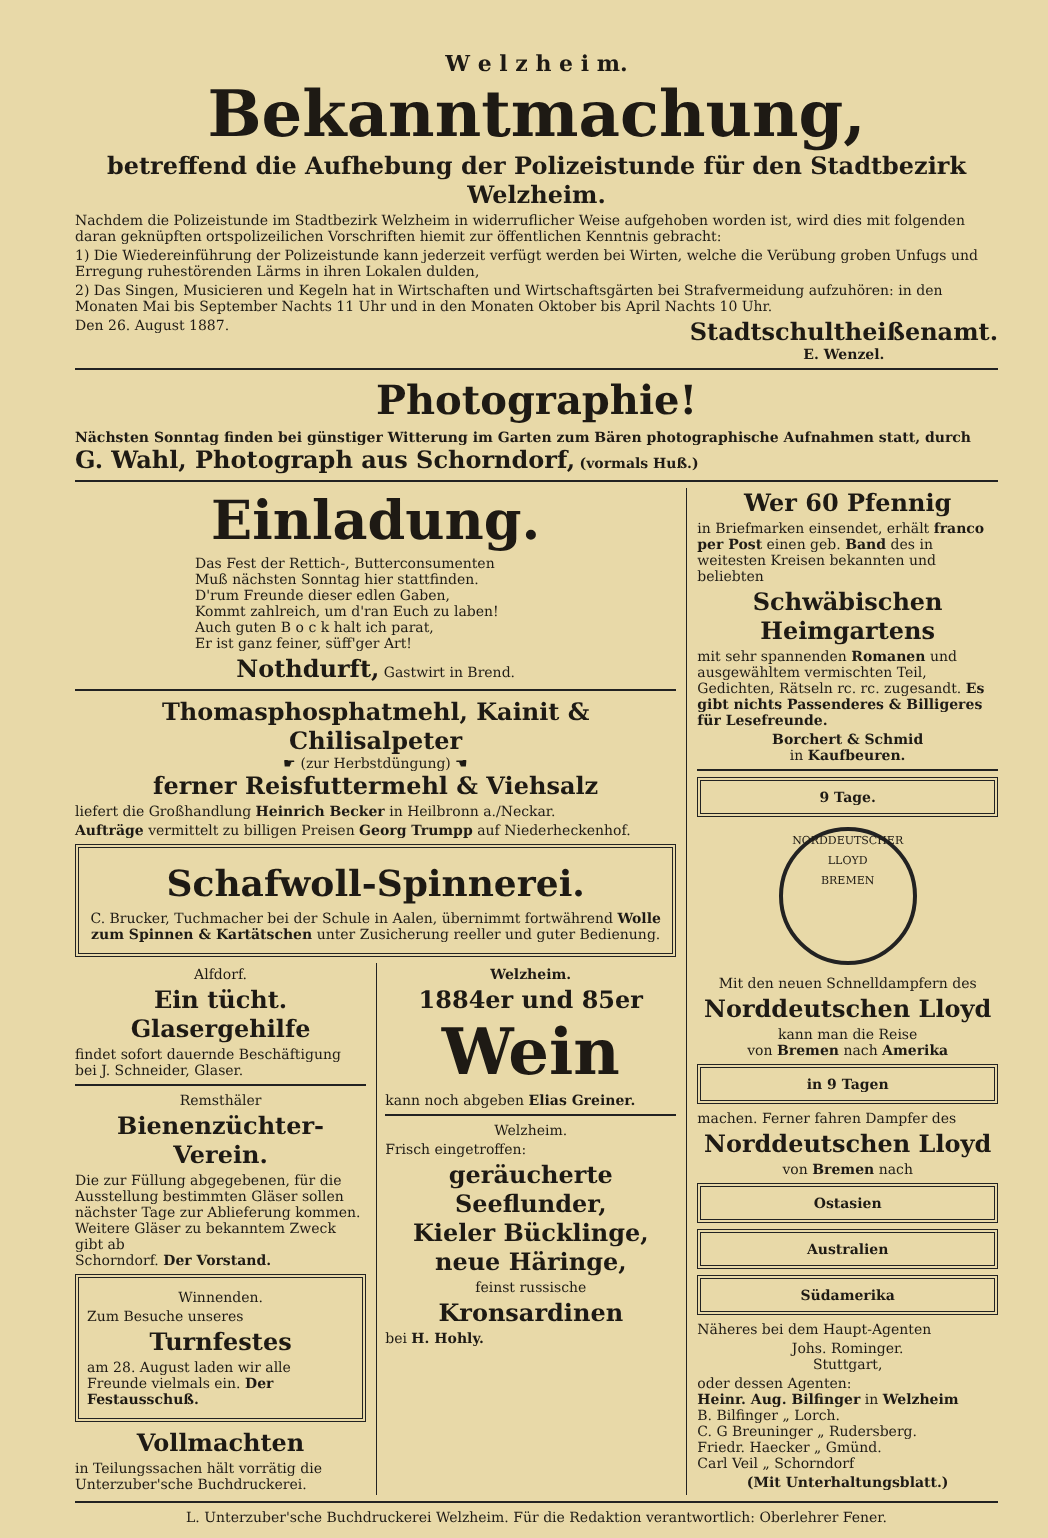W e l z h e i m.
Bekanntmachung,
betreffend die Aufhebung der Polizeistunde für den Stadtbezirk Welzheim.
Nachdem die Polizeistunde im Stadtbezirk Welzheim in widerruflicher Weise aufgehoben worden ist, wird dies mit folgenden daran geknüpften ortspolizeilichen Vorschriften hiemit zur öffentlichen Kenntnis gebracht:
1) Die Wiedereinführung der Polizeistunde kann jederzeit verfügt werden bei Wirten, welche die Verübung groben Unfugs und Erregung ruhestörenden Lärms in ihren Lokalen dulden,
2) Das Singen, Musicieren und Kegeln hat in Wirtschaften und Wirtschaftsgärten bei Strafvermeidung aufzuhören: in den Monaten Mai bis September Nachts 11 Uhr und in den Monaten Oktober bis April Nachts 10 Uhr.
Den 26. August 1887. Stadtschultheißenamt.
E. Wenzel.
Photographie!
Nächsten Sonntag finden bei günstiger Witterung im Garten zum Bären photographische Aufnahmen statt, durch G. Wahl, Photograph aus Schorndorf, (vormals Huß.)
Einladung.
Das Fest der Rettich-, Butterconsumenten
Muß nächsten Sonntag hier stattfinden.
D'rum Freunde dieser edlen Gaben,
Kommt zahlreich, um d'ran Euch zu laben!
Auch guten B o c k halt ich parat,
Er ist ganz feiner, süff'ger Art!
Nothdurft, Gastwirt in Brend.
Thomasphosphatmehl, Kainit & Chilisalpeter
☛ (zur Herbstdüngung) ☚
ferner Reisfuttermehl & Viehsalz
liefert die Großhandlung Heinrich Becker in Heilbronn a./Neckar.
Aufträge vermittelt zu billigen Preisen Georg Trumpp auf Niederheckenhof.
Schafwoll-Spinnerei.
C. Brucker, Tuchmacher bei der Schule in Aalen, übernimmt fortwährend Wolle zum Spinnen & Kartätschen unter Zusicherung reeller und guter Bedienung.
Alfdorf.
Ein tücht. Glasergehilfe
findet sofort dauernde Beschäftigung bei J. Schneider, Glaser.
Remsthäler
Bienenzüchter-Verein.
Die zur Füllung abgegebenen, für die Ausstellung bestimmten Gläser sollen nächster Tage zur Ablieferung kommen.
Weitere Gläser zu bekanntem Zweck gibt ab
Schorndorf. Der Vorstand.
Winnenden.
Zum Besuche unseres
Turnfestes
am 28. August laden wir alle Freunde vielmals ein. Der Festausschuß.
Vollmachten
in Teilungssachen hält vorrätig die Unterzuber'sche Buchdruckerei.
Welzheim.
1884er und 85er
Wein
kann noch abgeben Elias Greiner.
Welzheim.
Frisch eingetroffen:
geräucherte Seeflunder,
Kieler Bücklinge,
neue Häringe,
feinst russische
Kronsardinen
bei H. Hohly.
Wer 60 Pfennig
in Briefmarken einsendet, erhält franco per Post einen geb. Band des in weitesten Kreisen bekannten und beliebten
Schwäbischen Heimgartens
mit sehr spannenden Romanen und ausgewähltem vermischten Teil, Gedichten, Rätseln rc. rc. zugesandt. Es gibt nichts Passenderes & Billigeres für Lesefreunde.
Borchert & Schmid
in Kaufbeuren.
9 Tage.
NORDDEUTSCHER LLOYD
BREMEN
Mit den neuen Schnelldampfern des
Norddeutschen Lloyd
kann man die Reise
von Bremen nach Amerika
in 9 Tagen
machen. Ferner fahren Dampfer des
Norddeutschen Lloyd
von Bremen nach
Ostasien
Australien
Südamerika
Näheres bei dem Haupt-Agenten
Johs. Rominger.
Stuttgart,
oder dessen Agenten:
Heinr. Aug. Bilfinger in Welzheim
B. Bilfinger „ Lorch.
C. G Breuninger „ Rudersberg.
Friedr. Haecker „ Gmünd.
Carl Veil „ Schorndorf
(Mit Unterhaltungsblatt.)
L. Unterzuber'sche Buchdruckerei Welzheim. Für die Redaktion verantwortlich: Oberlehrer Fener.